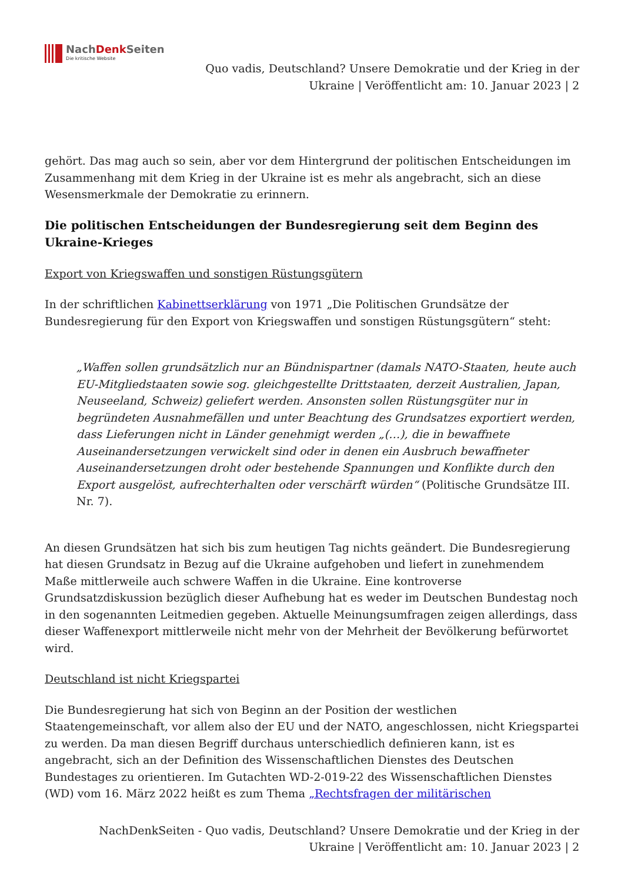NachDenk Seiten
Die kritische Website
Quo vadis, Deutschland? Unsere Demokratie und der Krieg in der
Ukraine | Veröffentlicht am: 10. Januar 2023 | 2
gehört. Das mag auch so sein, aber vor dem Hintergrund der politischen Entscheidungen im Zusammenhang mit dem Krieg in der Ukraine ist es mehr als angebracht, sich an diese Wesensmerkmale der Demokratie zu erinnern.
Die politischen Entscheidungen der Bundesregierung seit dem Beginn des Ukraine-Krieges
Export von Kriegswaffen und sonstigen Rüstungsgütern
In der schriftlichen Kabinettserklärung von 1971 „Die Politischen Grundsätze der Bundesregierung für den Export von Kriegswaffen und sonstigen Rüstungsgütern“ steht:
„Waffen sollen grundsätzlich nur an Bündnispartner (damals NATO-Staaten, heute auch EU-Mitgliedstaaten sowie sog. gleichgestellte Drittstaaten, derzeit Australien, Japan, Neuseeland, Schweiz) geliefert werden. Ansonsten sollen Rüstungsgüter nur in begründeten Ausnahmefällen und unter Beachtung des Grundsatzes exportiert werden, dass Lieferungen nicht in Länder genehmigt werden „(…), die in bewaffnete Auseinandersetzungen verwickelt sind oder in denen ein Ausbruch bewaffneter Auseinandersetzungen droht oder bestehende Spannungen und Konflikte durch den Export ausgelöst, aufrechterhalten oder verschärft würden“ (Politische Grundsätze III. Nr. 7).
An diesen Grundsätzen hat sich bis zum heutigen Tag nichts geändert. Die Bundesregierung hat diesen Grundsatz in Bezug auf die Ukraine aufgehoben und liefert in zunehmendem Maße mittlerweile auch schwere Waffen in die Ukraine. Eine kontroverse Grundsatzdiskussion bezüglich dieser Aufhebung hat es weder im Deutschen Bundestag noch in den sogenannten Leitmedien gegeben. Aktuelle Meinungsumfragen zeigen allerdings, dass dieser Waffenexport mittlerweile nicht mehr von der Mehrheit der Bevölkerung befürwortet wird.
Deutschland ist nicht Kriegspartei
Die Bundesregierung hat sich von Beginn an der Position der westlichen Staatengemeinschaft, vor allem also der EU und der NATO, angeschlossen, nicht Kriegspartei zu werden. Da man diesen Begriff durchaus unterschiedlich definieren kann, ist es angebracht, sich an der Definition des Wissenschaftlichen Dienstes des Deutschen Bundestages zu orientieren. Im Gutachten WD-2-019-22 des Wissenschaftlichen Dienstes (WD) vom 16. März 2022 heißt es zum Thema „Rechtsfragen der militärischen
NachDenkSeiten - Quo vadis, Deutschland? Unsere Demokratie und der Krieg in der
Ukraine | Veröffentlicht am: 10. Januar 2023 | 2